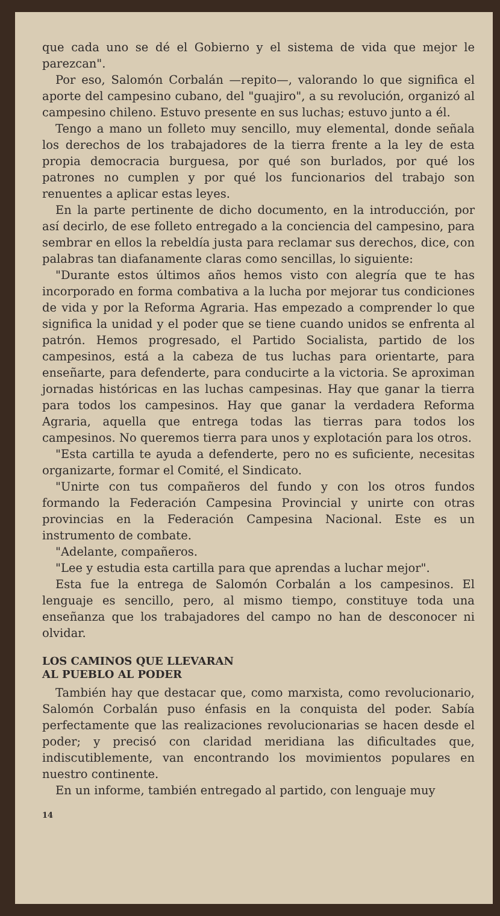que cada uno se dé el Gobierno y el sistema de vida que mejor le parezcan".
Por eso, Salomón Corbalán —repito—, valorando lo que significa el aporte del campesino cubano, del "guajiro", a su revolución, organizó al campesino chileno. Estuvo presente en sus luchas; estuvo junto a él.
Tengo a mano un folleto muy sencillo, muy elemental, donde señala los derechos de los trabajadores de la tierra frente a la ley de esta propia democracia burguesa, por qué son burlados, por qué los patrones no cumplen y por qué los funcionarios del trabajo son renuentes a aplicar estas leyes.
En la parte pertinente de dicho documento, en la introducción, por así decirlo, de ese folleto entregado a la conciencia del campesino, para sembrar en ellos la rebeldía justa para reclamar sus derechos, dice, con palabras tan diafanamente claras como sencillas, lo siguiente:
"Durante estos últimos años hemos visto con alegría que te has incorporado en forma combativa a la lucha por mejorar tus condiciones de vida y por la Reforma Agraria. Has empezado a comprender lo que significa la unidad y el poder que se tiene cuando unidos se enfrenta al patrón. Hemos progresado, el Partido Socialista, partido de los campesinos, está a la cabeza de tus luchas para orientarte, para enseñarte, para defenderte, para conducirte a la victoria. Se aproximan jornadas históricas en las luchas campesinas. Hay que ganar la tierra para todos los campesinos. Hay que ganar la verdadera Reforma Agraria, aquella que entrega todas las tierras para todos los campesinos. No queremos tierra para unos y explotación para los otros.
"Esta cartilla te ayuda a defenderte, pero no es suficiente, necesitas organizarte, formar el Comité, el Sindicato.
"Unirte con tus compañeros del fundo y con los otros fundos formando la Federación Campesina Provincial y unirte con otras provincias en la Federación Campesina Nacional. Este es un instrumento de combate.
"Adelante, compañeros.
"Lee y estudia esta cartilla para que aprendas a luchar mejor".
Esta fue la entrega de Salomón Corbalán a los campesinos. El lenguaje es sencillo, pero, al mismo tiempo, constituye toda una enseñanza que los trabajadores del campo no han de desconocer ni olvidar.
LOS CAMINOS QUE LLEVARAN
AL PUEBLO AL PODER
También hay que destacar que, como marxista, como revolucionario, Salomón Corbalán puso énfasis en la conquista del poder. Sabía perfectamente que las realizaciones revolucionarias se hacen desde el poder; y precisó con claridad meridiana las dificultades que, indiscutiblemente, van encontrando los movimientos populares en nuestro continente.
En un informe, también entregado al partido, con lenguaje muy
14